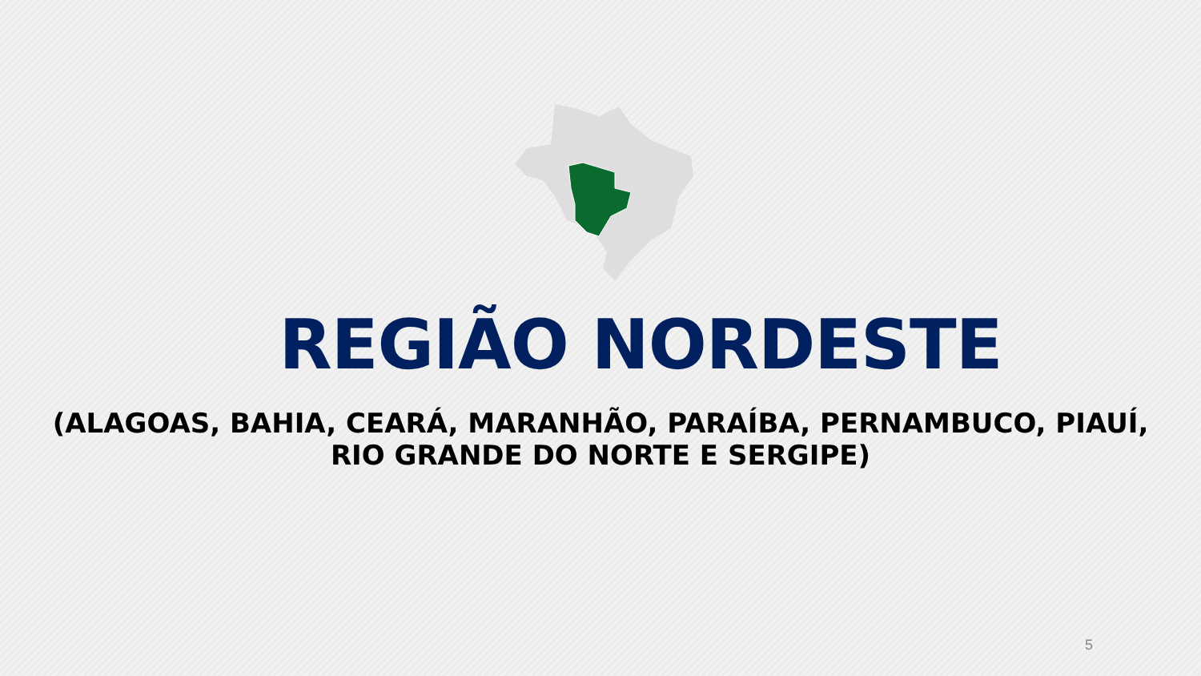REGIÃO NORDESTE
(ALAGOAS, BAHIA, CEARÁ, MARANHÃO, PARAÍBA, PERNAMBUCO, PIAUÍ,
RIO GRANDE DO NORTE E SERGIPE)
5